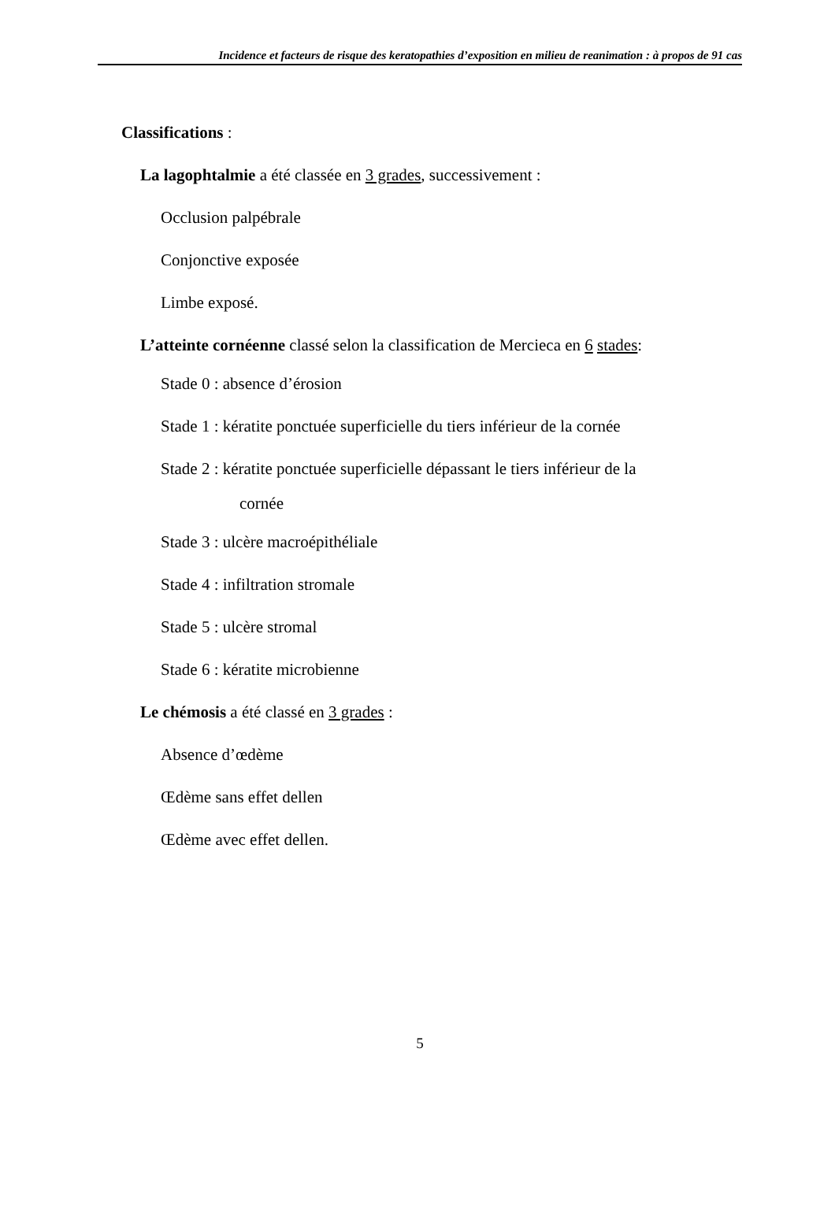Incidence et facteurs de risque des keratopathies d’exposition en milieu de reanimation : à propos de 91 cas
Classifications :
La lagophtalmie a été classée en 3 grades, successivement :
Occlusion palpébrale
Conjonctive exposée
Limbe exposé.
L’atteinte cornéenne classé selon la classification de Mercieca en 6 stades:
Stade 0 : absence d’érosion
Stade 1 : kératite ponctuée superficielle du tiers inférieur de la cornée
Stade 2 : kératite ponctuée superficielle dépassant le tiers inférieur de la
cornée
Stade 3 : ulcère macroépithéliale
Stade 4 : infiltration stromale
Stade 5 : ulcère stromal
Stade 6 : kératite microbienne
Le chémosis a été classé en 3 grades :
Absence d’œdème
Œdème sans effet dellen
Œdème avec effet dellen.
5